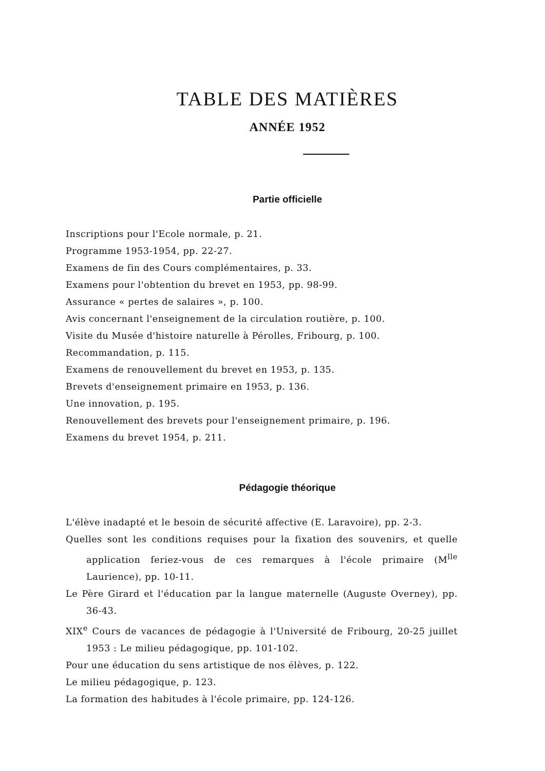TABLE DES MATIÈRES
ANNÉE 1952
Partie officielle
Inscriptions pour l'Ecole normale, p. 21.
Programme 1953-1954, pp. 22-27.
Examens de fin des Cours complémentaires, p. 33.
Examens pour l'obtention du brevet en 1953, pp. 98-99.
Assurance « pertes de salaires », p. 100.
Avis concernant l'enseignement de la circulation routière, p. 100.
Visite du Musée d'histoire naturelle à Pérolles, Fribourg, p. 100.
Recommandation, p. 115.
Examens de renouvellement du brevet en 1953, p. 135.
Brevets d'enseignement primaire en 1953, p. 136.
Une innovation, p. 195.
Renouvellement des brevets pour l'enseignement primaire, p. 196.
Examens du brevet 1954, p. 211.
Pédagogie théorique
L'élève inadapté et le besoin de sécurité affective (E. Laravoire), pp. 2-3.
Quelles sont les conditions requises pour la fixation des souvenirs, et quelle application feriez-vous de ces remarques à l'école primaire (M<sup>lle</sup> Laurience), pp. 10-11.
Le Père Girard et l'éducation par la langue maternelle (Auguste Overney), pp. 36-43.
XIX<sup>e</sup> Cours de vacances de pédagogie à l'Université de Fribourg, 20-25 juillet 1953 : Le milieu pédagogique, pp. 101-102.
Pour une éducation du sens artistique de nos élèves, p. 122.
Le milieu pédagogique, p. 123.
La formation des habitudes à l'école primaire, pp. 124-126.